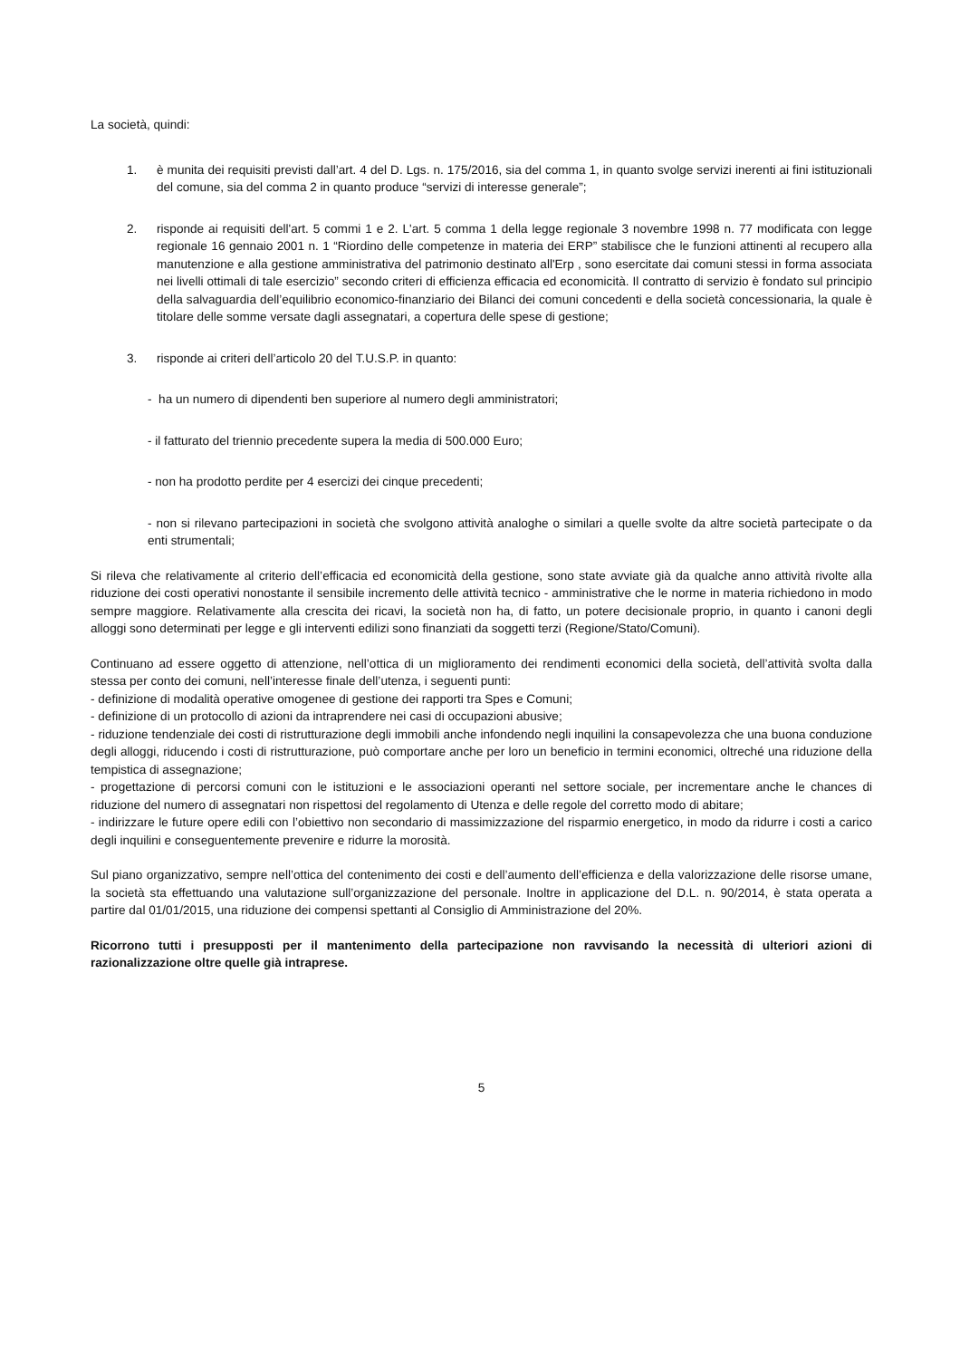La società, quindi:
1. è munita dei requisiti previsti dall’art. 4 del D. Lgs. n. 175/2016, sia del comma 1, in quanto svolge servizi inerenti ai fini istituzionali del comune, sia del comma 2 in quanto produce “servizi di interesse generale”;
2. risponde ai requisiti dell'art. 5 commi 1 e 2. L'art. 5 comma 1 della legge regionale 3 novembre 1998 n. 77 modificata con legge regionale 16 gennaio 2001 n. 1 “Riordino delle competenze in materia dei ERP” stabilisce che le funzioni attinenti al recupero alla manutenzione e alla gestione amministrativa del patrimonio destinato all'Erp , sono esercitate dai comuni stessi in forma associata nei livelli ottimali di tale esercizio” secondo criteri di efficienza efficacia ed economicità. Il contratto di servizio è fondato sul principio della salvaguardia dell’equilibrio economico-finanziario dei Bilanci dei comuni concedenti e della società concessionaria, la quale è titolare delle somme versate dagli assegnatari, a copertura delle spese di gestione;
3. risponde ai criteri dell’articolo 20 del T.U.S.P. in quanto:
- ha un numero di dipendenti ben superiore al numero degli amministratori;
- il fatturato del triennio precedente supera la media di 500.000 Euro;
- non ha prodotto perdite per 4 esercizi dei cinque precedenti;
- non si rilevano partecipazioni in società che svolgono attività analoghe o similari a quelle svolte da altre società partecipate o da enti strumentali;
Si rileva che relativamente al criterio dell’efficacia ed economicità della gestione, sono state avviate già da qualche anno attività rivolte alla riduzione dei costi operativi nonostante il sensibile incremento delle attività tecnico - amministrative che le norme in materia richiedono in modo sempre maggiore. Relativamente alla crescita dei ricavi, la società non ha, di fatto, un potere decisionale proprio, in quanto i canoni degli alloggi sono determinati per legge e gli interventi edilizi sono finanziati da soggetti terzi (Regione/Stato/Comuni).
Continuano ad essere oggetto di attenzione, nell’ottica di un miglioramento dei rendimenti economici della società, dell’attività svolta dalla stessa per conto dei comuni, nell’interesse finale dell’utenza, i seguenti punti:
- definizione di modalità operative omogenee di gestione dei rapporti tra Spes e Comuni;
- definizione di un protocollo di azioni da intraprendere nei casi di occupazioni abusive;
- riduzione tendenziale dei costi di ristrutturazione degli immobili anche infondendo negli inquilini la consapevolezza che una buona conduzione degli alloggi, riducendo i costi di ristrutturazione, può comportare anche per loro un beneficio in termini economici, oltreché una riduzione della tempistica di assegnazione;
- progettazione di percorsi comuni con le istituzioni e le associazioni operanti nel settore sociale, per incrementare anche le chances di riduzione del numero di assegnatari non rispettosi del regolamento di Utenza e delle regole del corretto modo di abitare;
- indirizzare le future opere edili con l’obiettivo non secondario di massimizzazione del risparmio energetico, in modo da ridurre i costi a carico degli inquilini e conseguentemente prevenire e ridurre la morosità.
Sul piano organizzativo, sempre nell’ottica del contenimento dei costi e dell’aumento dell’efficienza e della valorizzazione delle risorse umane, la società sta effettuando una valutazione sull’organizzazione del personale. Inoltre in applicazione del D.L. n. 90/2014, è stata operata a partire dal 01/01/2015, una riduzione dei compensi spettanti al Consiglio di Amministrazione del 20%.
Ricorrono tutti i presupposti per il mantenimento della partecipazione non ravvisando la necessità di ulteriori azioni di razionalizzazione oltre quelle già intraprese.
5